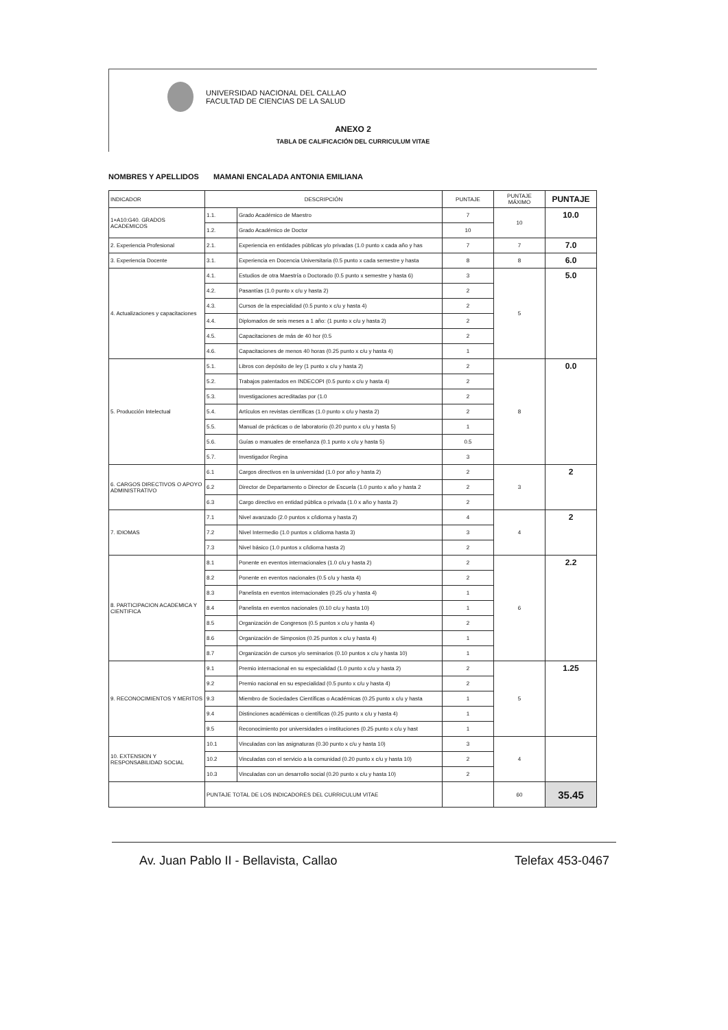UNIVERSIDAD NACIONAL DEL CALLAO
FACULTAD DE CIENCIAS DE LA SALUD
ANEXO 2
TABLA DE CALIFICACIÓN DEL CURRICULUM VITAE
NOMBRES Y APELLIDOS MAMANI ENCALADA ANTONIA EMILIANA
| INDICADOR | DESCRIPCIÓN | | PUNTAJE | PUNTAJE MÁXIMO | PUNTAJE |
| --- | --- | --- | --- | --- | --- |
| 1+A10:G40. GRADOS ACADEMICOS | 1.1. | Grado Académico de Maestro | 7 | 10 | 10.0 |
| | 1.2. | Grado Académico de Doctor | 10 | | |
| 2. Experiencia Profesional | 2.1. | Experiencia en entidades públicas y/o privadas (1.0 punto x cada año y has | 7 | 7 | 7.0 |
| 3. Experiencia Docente | 3.1. | Experiencia en Docencia Universitaria (0.5 punto x cada semestre y hasta | 8 | 8 | 6.0 |
| 4. Actualizaciones y capacitaciones | 4.1. | Estudios de otra Maestría o Doctorado (0.5 punto x semestre y hasta 6) | 3 | 5 | 5.0 |
| | 4.2. | Pasantías (1.0 punto x c/u y hasta 2) | 2 | | |
| | 4.3. | Cursos de la especialidad (0.5 punto x c/u y hasta 4) | 2 | | |
| | 4.4. | Diplomados de seis meses a 1 año: (1 punto x c/u y hasta 2) | 2 | | |
| | 4.5. | Capacitaciones de más de 40 hor (0.5 | 2 | | |
| | 4.6. | Capacitaciones de menos 40 horas (0.25 punto x c/u y hasta 4) | 1 | | |
| 5. Producción Intelectual | 5.1. | Libros con depósito de ley (1 punto x c/u y hasta 2) | 2 | 8 | 0.0 |
| | 5.2. | Trabajos patentados en INDECOPI (0.5 punto x c/u y hasta 4) | 2 | | |
| | 5.3. | Investigaciones acreditadas por (1.0 | 2 | | |
| | 5.4. | Artículos en revistas científicas (1.0 punto x c/u y hasta 2) | 2 | | |
| | 5.5. | Manual de prácticas o de laboratorio (0.20 punto x c/u y hasta 5) | 1 | | |
| | 5.6. | Guías o manuales de enseñanza (0.1 punto x c/u y hasta 5) | 0.5 | | |
| | 5.7. | Investigador Regina | 3 | | |
| 6. CARGOS DIRECTIVOS O APOYO ADMINISTRATIVO | 6.1 | Cargos directivos en la universidad (1.0 por año y hasta 2) | 2 | 3 | 2 |
| | 6.2 | Director de Departamento o Director de Escuela (1.0 punto x año y hasta 2 | 2 | | |
| | 6.3 | Cargo directivo en entidad pública o privada (1.0 x año y hasta 2) | 2 | | |
| 7. IDIOMAS | 7.1 | Nivel avanzado (2.0 puntos x c/idioma y hasta 2) | 4 | 4 | 2 |
| | 7.2 | Nivel Intermedio (1.0 puntos x c/idioma hasta 3) | 3 | | |
| | 7.3 | Nivel básico (1.0 puntos x c/idioma hasta 2) | 2 | | |
| 8. PARTICIPACION ACADEMICA Y CIENTIFICA | 8.1 | Ponente en eventos internacionales (1.0 c/u y hasta 2) | 2 | 6 | 2.2 |
| | 8.2 | Ponente en eventos nacionales (0.5 c/u y hasta 4) | 2 | | |
| | 8.3 | Panelista en eventos internacionales (0.25 c/u y hasta 4) | 1 | | |
| | 8.4 | Panelista en eventos nacionales (0.10 c/u y hasta 10) | 1 | | |
| | 8.5 | Organización de Congresos (0.5 puntos x c/u y hasta 4) | 2 | | |
| | 8.6 | Organización de Simposios (0.25 puntos x c/u y hasta 4) | 1 | | |
| | 8.7 | Organización de cursos y/o seminarios (0.10 puntos x c/u y hasta 10) | 1 | | |
| 9. RECONOCIMIENTOS Y MERITOS | 9.1 | Premio internacional en su especialidad (1.0 punto x c/u y hasta 2) | 2 | 5 | 1.25 |
| | 9.2 | Premio nacional en su especialidad (0.5 punto x c/u y hasta 4) | 2 | | |
| | 9.3 | Miembro de Sociedades Científicas o Académicas (0.25 punto x c/u y hasta | 1 | | |
| | 9.4 | Distinciones académicas o científicas (0.25 punto x c/u y hasta 4) | 1 | | |
| | 9.5 | Reconocimiento por universidades o instituciones (0.25 punto x c/u y hast | 1 | | |
| 10. EXTENSION Y RESPONSABILIDAD SOCIAL | 10.1 | Vinculadas con las asignaturas (0.30 punto x c/u y hasta 10) | 3 | 4 | |
| | 10.2 | Vinculadas con el servicio a la comunidad (0.20 punto x c/u y hasta 10) | 2 | | |
| | 10.3 | Vinculadas con un desarrollo social (0.20 punto x c/u y hasta 10) | 2 | | |
| | PUNTAJE TOTAL DE LOS INDICADORES DEL CURRICULUM VITAE | | | 60 | 35.45 |
Av. Juan Pablo II - Bellavista, Callao Telefax 453-0467